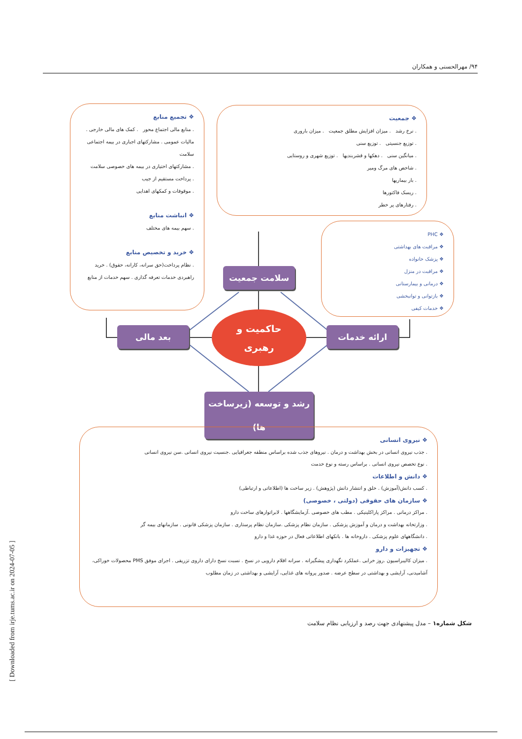۹۴/ مهرالحسنی و همکاران
❖ جمعیت
. نرخ رشد . میزان افزایش مطلق جمعیت . میزان باروری
. توزیع جنسیتی . توزیع سنی
. میانگین سنی . دهکها و قشربندیها . توزیع شهری و روستایی
. شاخص های مرگ ومیر
. بار بیماریها
. ریسک فاکتورها
. رفتارهای پر خطر
❖ تجمیع منابع
. منابع مالی اجتماع محور . کمک های مالی خارجی . مالیات عمومی . مشارکتهای اجباری در بیمه اجتماعی سلامت
. مشارکتهای اختیاری در بیمه های خصوصی سلامت
. پرداخت مستقیم از جیب
. موقوفات و کمکهای اهدایی
❖ انباشت منابع
. سهم بیمه های مختلف
❖ خرید و تخصیص منابع
. نظام پرداخت(حق سرانه، کارانه، حقوق) . خرید راهبردی خدمات تعرفه گذاری . سهم خدمات از منابع
❖ PHC
❖ مراقبت های بهداشتی
❖ پزشک خانواده
❖ مراقبت در منزل
❖ درمانی و بیمارستانی
❖ بازتوانی و توانبخشی
❖ خدمات کیفی
سلامت جمعیت
بعد مالی ارائه خدمات
حاکمیت و
رهبری
رشد و توسعه (زیرساخت ها)
❖ نیروی انسانی
. جذب نیروی انسانی در بخش بهداشت و درمان . نیروهای جذب شده براساس منطقه جغرافیایی .جنسیت نیروی انسانی .سن نیروی انسانی
. نوع تخصص نیروی انسانی . براساس رسته و نوع خدمت
❖ دانش و اطلاعات
. کسب دانش(آموزش) . خلق و انتشار دانش (پژوهش) . زیر ساخت ها (اطلاعاتی و ارتباطی)
❖ سازمان های حقوقی (دولتی ، خصوصی)
. مراکز درمانی . مراکز پاراکلینیکی . مطب های خصوصی .آزمایشگاهها . لابراتوارهای ساخت دارو
. وزارتخانه بهداشت و درمان و آموزش پزشکی . سازمان نظام پزشکی .سازمان نظام پرستاری . سازمان پزشکی قانونی . سازمانهای بیمه گر
. دانشگاههای علوم پزشکی . داروخانه ها . بانکهای اطلاعاتی فعال در حوزه غذا و دارو
❖ تجهیزات و دارو
. میزان کالیبراسیون .روز خرابی .عملکرد نگهداری پیشگیرانه . سرانه اقلام دارویی در نسخ . نسبت نسخ دارای داروی تزریقی . اجرای موفق PMS محصولات خوراکی، آشامیدنی، آرایشی و بهداشتی در سطح عرضه . صدور پروانه های غذایی، آرایشی و بهداشتی در زمان مطلوب
شکل شماره۱ – مدل پیشنهادی جهت رصد و ارزیابی نظام سلامت
[ Downloaded from irje.tums.ac.ir on 2024-07-05 ]